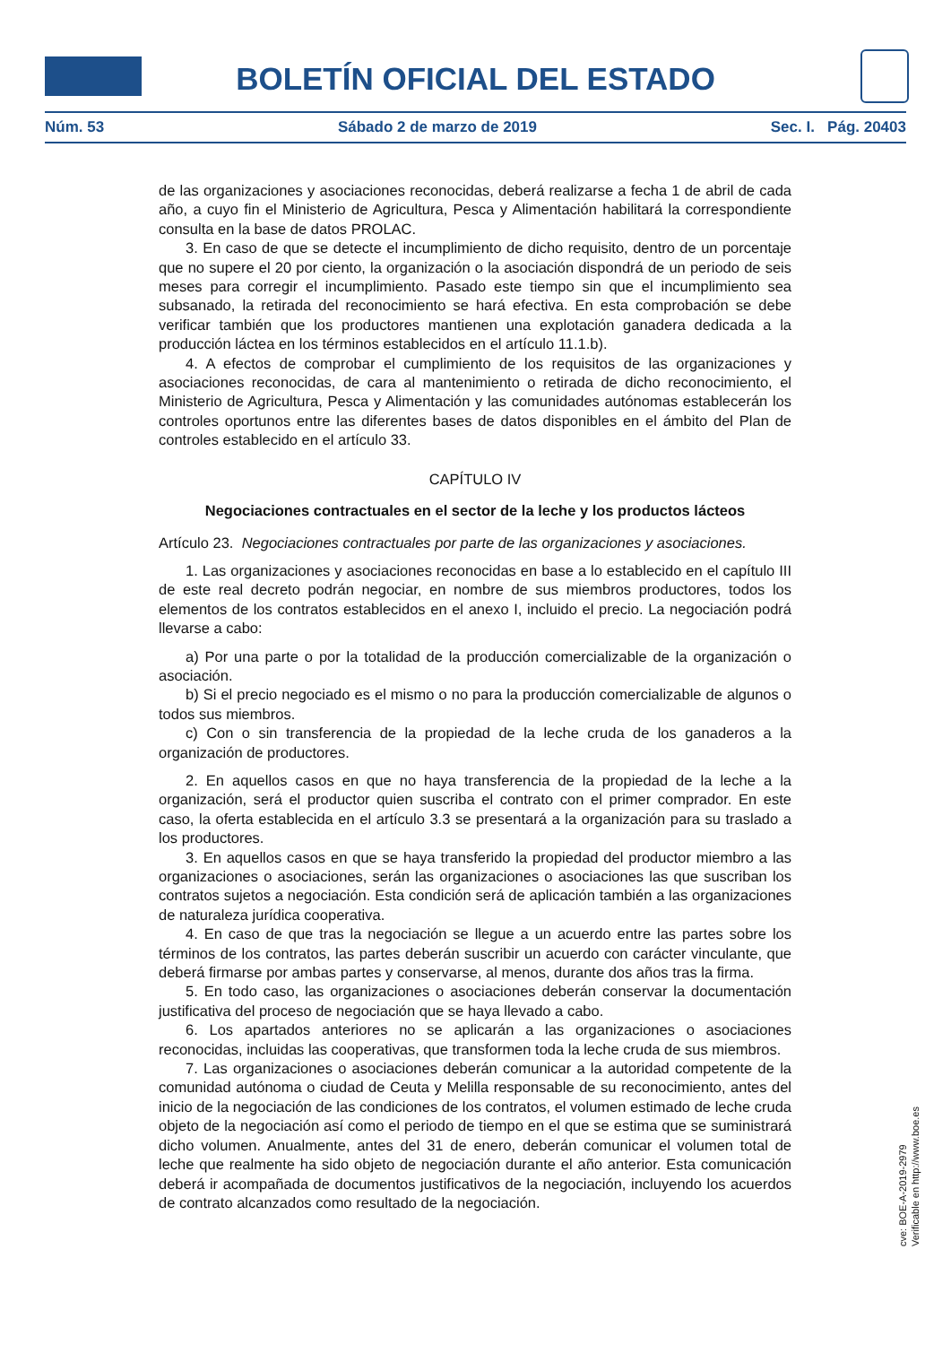BOLETÍN OFICIAL DEL ESTADO
Núm. 53 Sábado 2 de marzo de 2019 Sec. I. Pág. 20403
de las organizaciones y asociaciones reconocidas, deberá realizarse a fecha 1 de abril de cada año, a cuyo fin el Ministerio de Agricultura, Pesca y Alimentación habilitará la correspondiente consulta en la base de datos PROLAC.
3. En caso de que se detecte el incumplimiento de dicho requisito, dentro de un porcentaje que no supere el 20 por ciento, la organización o la asociación dispondrá de un periodo de seis meses para corregir el incumplimiento. Pasado este tiempo sin que el incumplimiento sea subsanado, la retirada del reconocimiento se hará efectiva. En esta comprobación se debe verificar también que los productores mantienen una explotación ganadera dedicada a la producción láctea en los términos establecidos en el artículo 11.1.b).
4. A efectos de comprobar el cumplimiento de los requisitos de las organizaciones y asociaciones reconocidas, de cara al mantenimiento o retirada de dicho reconocimiento, el Ministerio de Agricultura, Pesca y Alimentación y las comunidades autónomas establecerán los controles oportunos entre las diferentes bases de datos disponibles en el ámbito del Plan de controles establecido en el artículo 33.
CAPÍTULO IV
Negociaciones contractuales en el sector de la leche y los productos lácteos
Artículo 23. Negociaciones contractuales por parte de las organizaciones y asociaciones.
1. Las organizaciones y asociaciones reconocidas en base a lo establecido en el capítulo III de este real decreto podrán negociar, en nombre de sus miembros productores, todos los elementos de los contratos establecidos en el anexo I, incluido el precio. La negociación podrá llevarse a cabo:
a) Por una parte o por la totalidad de la producción comercializable de la organización o asociación.
b) Si el precio negociado es el mismo o no para la producción comercializable de algunos o todos sus miembros.
c) Con o sin transferencia de la propiedad de la leche cruda de los ganaderos a la organización de productores.
2. En aquellos casos en que no haya transferencia de la propiedad de la leche a la organización, será el productor quien suscriba el contrato con el primer comprador. En este caso, la oferta establecida en el artículo 3.3 se presentará a la organización para su traslado a los productores.
3. En aquellos casos en que se haya transferido la propiedad del productor miembro a las organizaciones o asociaciones, serán las organizaciones o asociaciones las que suscriban los contratos sujetos a negociación. Esta condición será de aplicación también a las organizaciones de naturaleza jurídica cooperativa.
4. En caso de que tras la negociación se llegue a un acuerdo entre las partes sobre los términos de los contratos, las partes deberán suscribir un acuerdo con carácter vinculante, que deberá firmarse por ambas partes y conservarse, al menos, durante dos años tras la firma.
5. En todo caso, las organizaciones o asociaciones deberán conservar la documentación justificativa del proceso de negociación que se haya llevado a cabo.
6. Los apartados anteriores no se aplicarán a las organizaciones o asociaciones reconocidas, incluidas las cooperativas, que transformen toda la leche cruda de sus miembros.
7. Las organizaciones o asociaciones deberán comunicar a la autoridad competente de la comunidad autónoma o ciudad de Ceuta y Melilla responsable de su reconocimiento, antes del inicio de la negociación de las condiciones de los contratos, el volumen estimado de leche cruda objeto de la negociación así como el periodo de tiempo en el que se estima que se suministrará dicho volumen. Anualmente, antes del 31 de enero, deberán comunicar el volumen total de leche que realmente ha sido objeto de negociación durante el año anterior. Esta comunicación deberá ir acompañada de documentos justificativos de la negociación, incluyendo los acuerdos de contrato alcanzados como resultado de la negociación.
cve: BOE-A-2019-2979
Verificable en http://www.boe.es